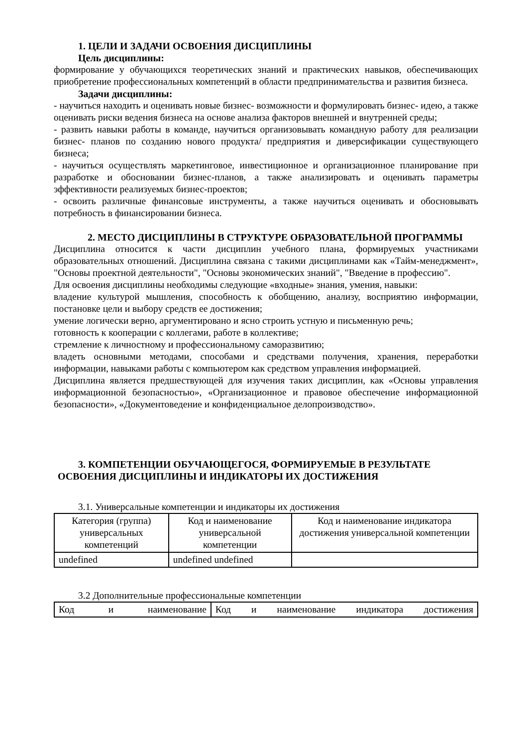1. ЦЕЛИ И ЗАДАЧИ ОСВОЕНИЯ ДИСЦИПЛИНЫ
Цель дисциплины:
формирование у обучающихся теоретических знаний и практических навыков, обеспечивающих приобретение профессиональных компетенций в области предпринимательства и развития бизнеса.
Задачи дисциплины:
- научиться находить и оценивать новые бизнес- возможности и формулировать бизнес- идею, а также оценивать риски ведения бизнеса на основе анализа факторов внешней и внутренней среды;
- развить навыки работы в команде, научиться организовывать командную работу для реализации бизнес- планов по созданию нового продукта/ предприятия и диверсификации существующего бизнеса;
- научиться осуществлять маркетинговое, инвестиционное и организационное планирование при разработке и обосновании бизнес-планов, а также анализировать и оценивать параметры эффективности реализуемых бизнес-проектов;
- освоить различные финансовые инструменты, а также научиться оценивать и обосновывать потребность в финансировании бизнеса.
2. МЕСТО ДИСЦИПЛИНЫ В СТРУКТУРЕ ОБРАЗОВАТЕЛЬНОЙ ПРОГРАММЫ
Дисциплина относится к части дисциплин учебного плана, формируемых участниками образовательных отношений. Дисциплина связана с такими дисциплинами как «Тайм-менеджмент», "Основы проектной деятельности", "Основы экономических знаний", "Введение в профессию".
Для освоения дисциплины необходимы следующие «входные» знания, умения, навыки:
владение культурой мышления, способность к обобщению, анализу, восприятию информации, постановке цели и выбору средств ее достижения;
умение логически верно, аргументировано и ясно строить устную и письменную речь;
готовность к кооперации с коллегами, работе в коллективе;
стремление к личностному и профессиональному саморазвитию;
владеть основными методами, способами и средствами получения, хранения, переработки информации, навыками работы с компьютером как средством управления информацией.
Дисциплина является предшествующей для изучения таких дисциплин, как «Основы управления информационной безопасностью», «Организационное и правовое обеспечение информационной безопасности», «Документоведение и конфиденциальное делопроизводство».
3. КОМПЕТЕНЦИИ ОБУЧАЮЩЕГОСЯ, ФОРМИРУЕМЫЕ В РЕЗУЛЬТАТЕ
ОСВОЕНИЯ ДИСЦИПЛИНЫ И ИНДИКАТОРЫ ИХ ДОСТИЖЕНИЯ
3.1. Универсальные компетенции и индикаторы их достижения
| Категория (группа) универсальных компетенций | Код и наименование универсальной компетенции | Код и наименование индикатора достижения универсальной компетенции |
| --- | --- | --- |
| undefined | undefined undefined | |
3.2 Дополнительные профессиональные компетенции
| Код и наименование | Код и наименование индикатора достижения |